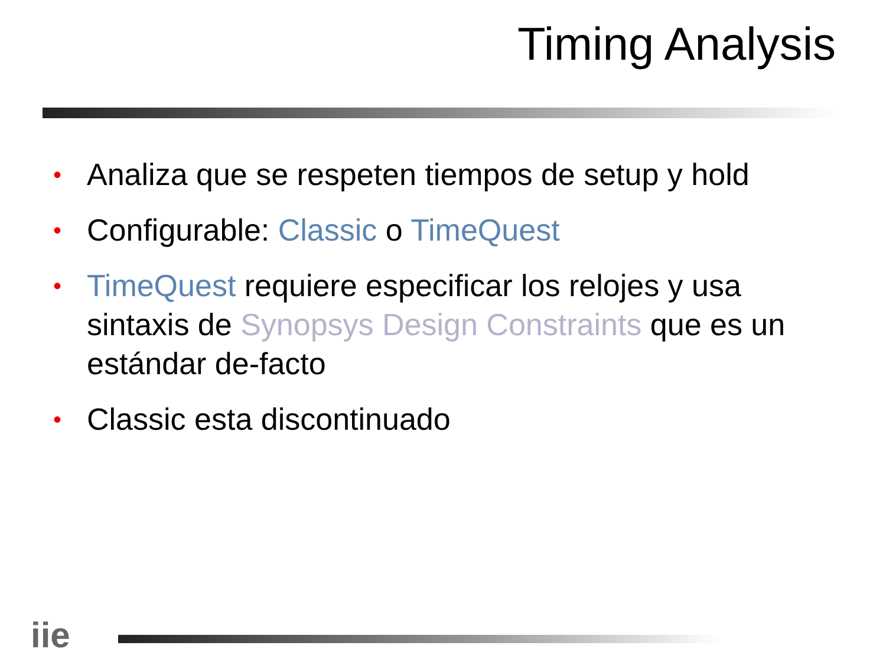Timing Analysis
• Analiza que se respeten tiempos de setup y hold
• Configurable: Classic o TimeQuest
• TimeQuest requiere especificar los relojes y usa sintaxis de Synopsys Design Constraints que es un estándar de-facto
• Classic esta discontinuado
iie